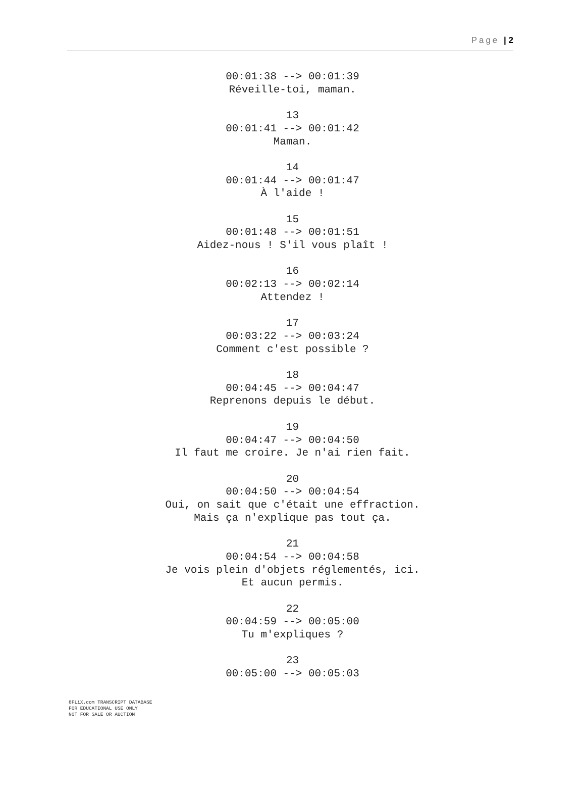Page | 2
00:01:38 --> 00:01:39
Réveille-toi, maman.
13
00:01:41 --> 00:01:42
Maman.
14
00:01:44 --> 00:01:47
À l'aide !
15
00:01:48 --> 00:01:51
Aidez-nous ! S'il vous plaît !
16
00:02:13 --> 00:02:14
Attendez !
17
00:03:22 --> 00:03:24
Comment c'est possible ?
18
00:04:45 --> 00:04:47
Reprenons depuis le début.
19
00:04:47 --> 00:04:50
Il faut me croire. Je n'ai rien fait.
20
00:04:50 --> 00:04:54
Oui, on sait que c'était une effraction.
Mais ça n'explique pas tout ça.
21
00:04:54 --> 00:04:58
Je vois plein d'objets réglementés, ici.
Et aucun permis.
22
00:04:59 --> 00:05:00
Tu m'expliques ?
23
00:05:00 --> 00:05:03
8FLiX.com TRANSCRIPT DATABASE
FOR EDUCATIONAL USE ONLY
NOT FOR SALE OR AUCTION